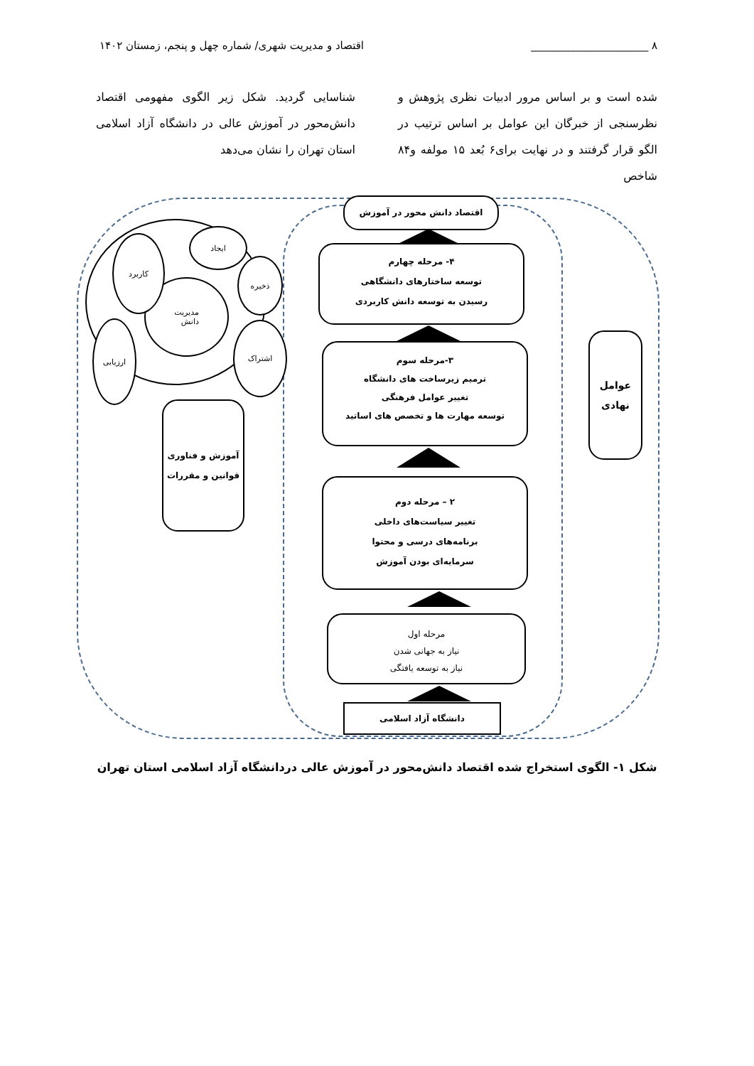۸ ______________________ اقتصاد و مدیریت شهری/ شماره چهل و پنجم، زمستان ۱۴۰۲
شده است و بر اساس مرور ادبیات نظری پژوهش و نظرسنجی از خبرگان این عوامل بر اساس ترتیب در الگو قرار گرفتند و در نهایت برای۶ بُعد ۱۵ مولفه و۸۴ شاخص
شناسایی گردید. شکل زیر الگوی مفهومی اقتصاد دانش‌محور در آموزش عالی در دانشگاه آزاد اسلامی استان تهران را نشان می‌دهد
اقتصاد دانش محور در آموزش
۴- مرحله چهارم
توسعه ساختارهای دانشگاهی
رسیدن به توسعه دانش کاربردی
۳-مرحله سوم
ترمیم زیرساخت های دانشگاه
تغییر عوامل فرهنگی
توسعه مهارت ها و تخصص های اساتید
عوامل نهادی
آموزش و فناوری
قوانین و مقررات
۲ – مرحله دوم
تغییر سیاست‌های داخلی
برنامه‌های درسی و محتوا
سرمایه‌ای بودن آموزش
مرحله اول
نیاز به جهانی شدن
نیاز به توسعه یافتگی
دانشگاه آزاد اسلامی
ایجاد
مدیریت
دانش
کاربرد
ذخیره
ارزیابی اشتراک
شکل ۱- الگوی استخراج شده اقتصاد دانش‌محور در آموزش عالی دردانشگاه آزاد اسلامی استان تهران